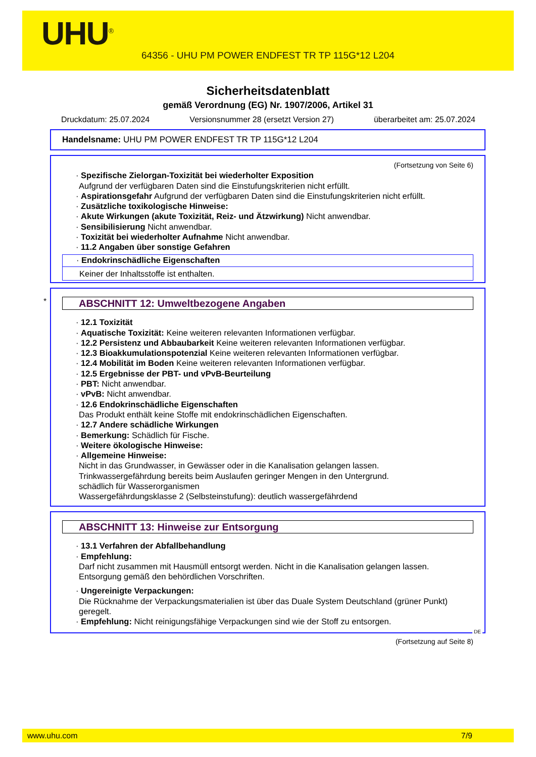UHU<sup>®</sup>
64356 - UHU PM POWER ENDFEST TR TP 115G*12 L204
Sicherheitsdatenblatt
gemäß Verordnung (EG) Nr. 1907/2006, Artikel 31
Druckdatum: 25.07.2024 Versionsnummer 28 (ersetzt Version 27) überarbeitet am: 25.07.2024
Handelsname: UHU PM POWER ENDFEST TR TP 115G*12 L204
(Fortsetzung von Seite 6)
· Spezifische Zielorgan-Toxizität bei wiederholter Exposition
Aufgrund der verfügbaren Daten sind die Einstufungskriterien nicht erfüllt.
· Aspirationsgefahr Aufgrund der verfügbaren Daten sind die Einstufungskriterien nicht erfüllt.
· Zusätzliche toxikologische Hinweise:
· Akute Wirkungen (akute Toxizität, Reiz- und Ätzwirkung) Nicht anwendbar.
· Sensibilisierung Nicht anwendbar.
· Toxizität bei wiederholter Aufnahme Nicht anwendbar.
· 11.2 Angaben über sonstige Gefahren
· Endokrinschädliche Eigenschaften
Keiner der Inhaltsstoffe ist enthalten.
*
ABSCHNITT 12: Umweltbezogene Angaben
· 12.1 Toxizität
· Aquatische Toxizität: Keine weiteren relevanten Informationen verfügbar.
· 12.2 Persistenz und Abbaubarkeit Keine weiteren relevanten Informationen verfügbar.
· 12.3 Bioakkumulationspotenzial Keine weiteren relevanten Informationen verfügbar.
· 12.4 Mobilität im Boden Keine weiteren relevanten Informationen verfügbar.
· 12.5 Ergebnisse der PBT- und vPvB-Beurteilung
· PBT: Nicht anwendbar.
· vPvB: Nicht anwendbar.
· 12.6 Endokrinschädliche Eigenschaften
Das Produkt enthält keine Stoffe mit endokrinschädlichen Eigenschaften.
· 12.7 Andere schädliche Wirkungen
· Bemerkung: Schädlich für Fische.
· Weitere ökologische Hinweise:
· Allgemeine Hinweise:
Nicht in das Grundwasser, in Gewässer oder in die Kanalisation gelangen lassen.
Trinkwassergefährdung bereits beim Auslaufen geringer Mengen in den Untergrund.
schädlich für Wasserorganismen
Wassergefährdungsklasse 2 (Selbsteinstufung): deutlich wassergefährdend
ABSCHNITT 13: Hinweise zur Entsorgung
· 13.1 Verfahren der Abfallbehandlung
· Empfehlung:
Darf nicht zusammen mit Hausmüll entsorgt werden. Nicht in die Kanalisation gelangen lassen.
Entsorgung gemäß den behördlichen Vorschriften.
· Ungereinigte Verpackungen:
Die Rücknahme der Verpackungsmaterialien ist über das Duale System Deutschland (grüner Punkt) geregelt.
· Empfehlung: Nicht reinigungsfähige Verpackungen sind wie der Stoff zu entsorgen.
DE
(Fortsetzung auf Seite 8)
www.uhu.com 7/9